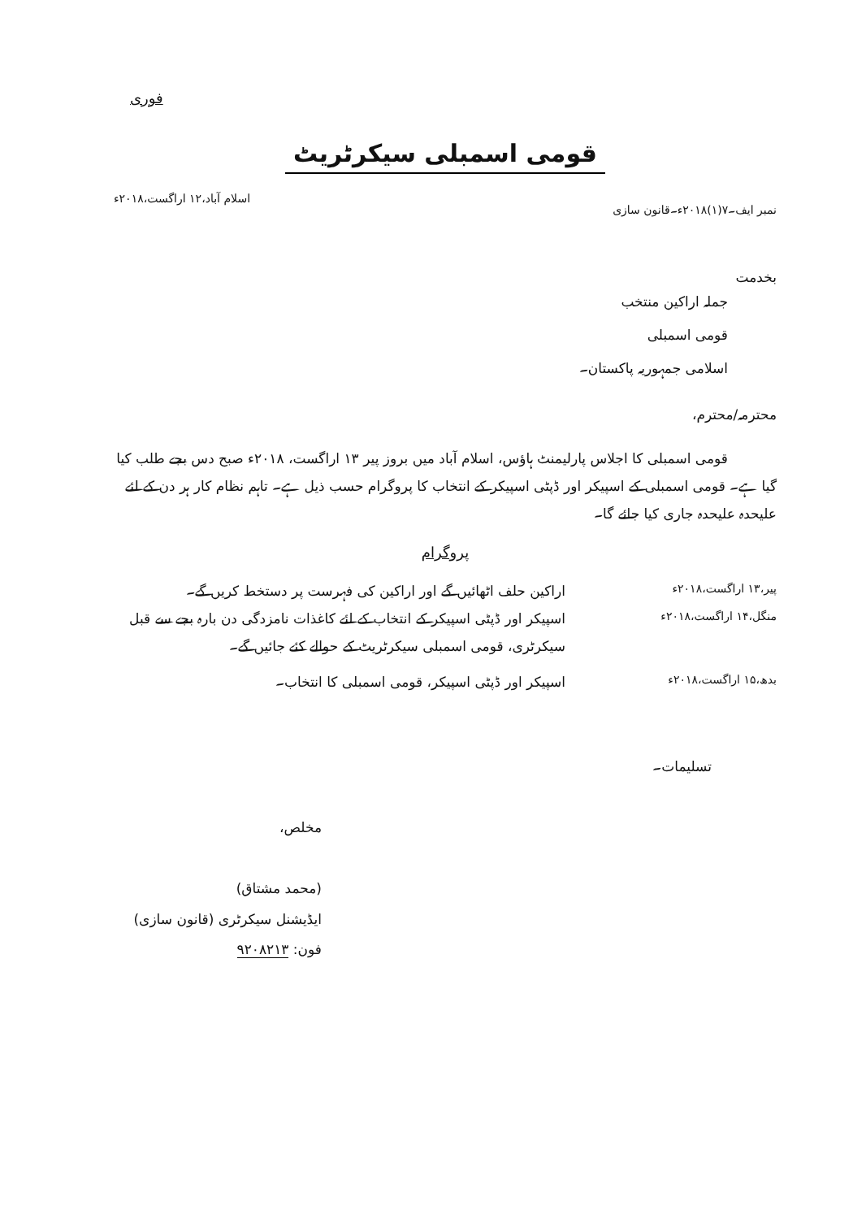فوری
قومی اسمبلی سیکرٹریٹ
نمبر ایف۔۷(۱)۲۰۱۸ء۔قانون سازی اسلام آباد،۱۲ اراگست،۲۰۱۸ء
بخدمت
جملہ اراکین منتخب
قومی اسمبلی
اسلامی جمہوریہ پاکستان۔
محترمہ/محترم،
قومی اسمبلی کا اجلاس پارلیمنٹ ہاؤس، اسلام آباد میں بروز پیر ۱۳ اراگست، ۲۰۱۸ء صبح دس بجے طلب کیا گیا ہے۔ قومی اسمبلی کے اسپیکر اور ڈپٹی اسپیکر کے انتخاب کا پروگرام حسب ذیل ہے۔ تاہم نظام کار ہر دن کے لئے علیحدہ علیحدہ جاری کیا جائے گا۔
پروگرام
پیر،۱۳ اراگست،۲۰۱۸ء
اراکین حلف اٹھائیں گے اور اراکین کی فہرست پر دستخط کریں گے۔
منگل،۱۴ اراگست،۲۰۱۸ء
اسپیکر اور ڈپٹی اسپیکر کے انتخاب کے لئے کاغذات نامزدگی دن بارہ بجے سے قبل سیکرٹری، قومی اسمبلی سیکرٹریٹ کے حوالے کئے جائیں گے۔
بدھ،۱۵ اراگست،۲۰۱۸ء
اسپیکر اور ڈپٹی اسپیکر، قومی اسمبلی کا انتخاب۔
تسلیمات۔
مخلص،
(محمد مشتاق)
ایڈیشنل سیکرٹری (قانون سازی)
فون: ۹۲۰۸۲۱۳